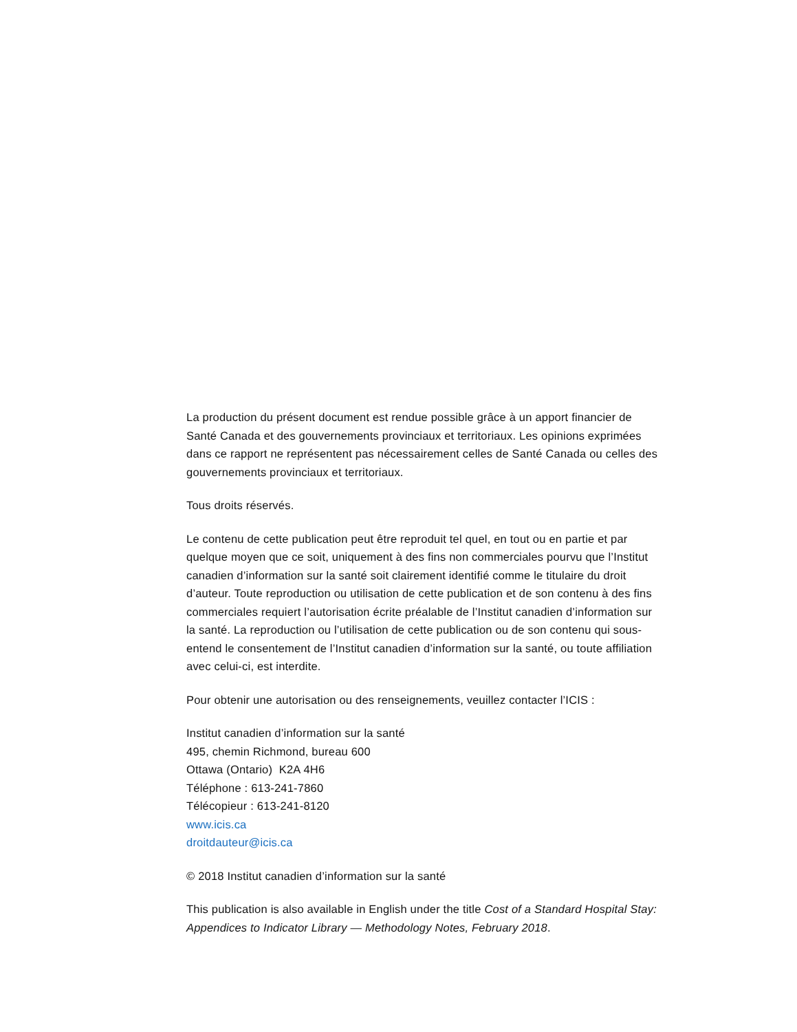La production du présent document est rendue possible grâce à un apport financier de Santé Canada et des gouvernements provinciaux et territoriaux. Les opinions exprimées dans ce rapport ne représentent pas nécessairement celles de Santé Canada ou celles des gouvernements provinciaux et territoriaux.
Tous droits réservés.
Le contenu de cette publication peut être reproduit tel quel, en tout ou en partie et par quelque moyen que ce soit, uniquement à des fins non commerciales pourvu que l’Institut canadien d’information sur la santé soit clairement identifié comme le titulaire du droit d’auteur. Toute reproduction ou utilisation de cette publication et de son contenu à des fins commerciales requiert l’autorisation écrite préalable de l’Institut canadien d’information sur la santé. La reproduction ou l’utilisation de cette publication ou de son contenu qui sous-entend le consentement de l’Institut canadien d’information sur la santé, ou toute affiliation avec celui-ci, est interdite.
Pour obtenir une autorisation ou des renseignements, veuillez contacter l’ICIS :
Institut canadien d’information sur la santé
495, chemin Richmond, bureau 600
Ottawa (Ontario) K2A 4H6
Téléphone : 613-241-7860
Télécopieur : 613-241-8120
www.icis.ca
droitdauteur@icis.ca
© 2018 Institut canadien d’information sur la santé
This publication is also available in English under the title Cost of a Standard Hospital Stay: Appendices to Indicator Library — Methodology Notes, February 2018.